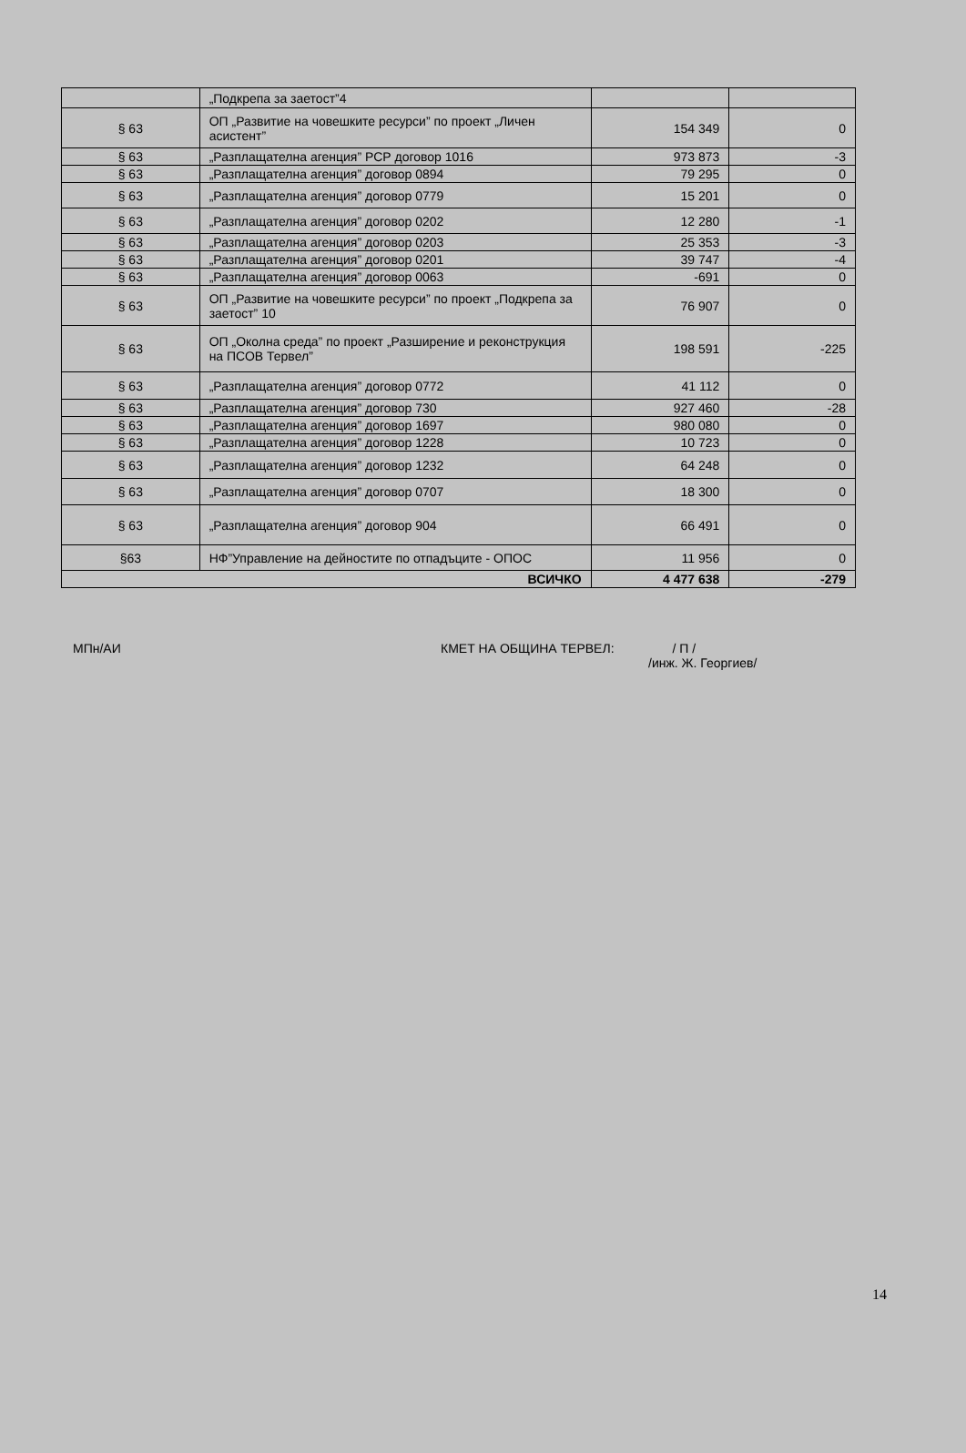| | „Подкрепа за заетост”4 | | |
| § 63 | ОП „Развитие на човешките ресурси” по проект „Личен асистент” | 154 349 | 0 |
| § 63 | „Разплащателна агенция” РСР договор 1016 | 973 873 | -3 |
| § 63 | „Разплащателна агенция” договор 0894 | 79 295 | 0 |
| § 63 | „Разплащателна агенция” договор 0779 | 15 201 | 0 |
| § 63 | „Разплащателна агенция” договор 0202 | 12 280 | -1 |
| § 63 | „Разплащателна агенция” договор 0203 | 25 353 | -3 |
| § 63 | „Разплащателна агенция” договор 0201 | 39 747 | -4 |
| § 63 | „Разплащателна агенция” договор 0063 | -691 | 0 |
| § 63 | ОП „Развитие на човешките ресурси” по проект „Подкрепа за заетост” 10 | 76 907 | 0 |
| § 63 | ОП „Околна среда” по проект „Разширение и реконструкция на ПСОВ Тервел” | 198 591 | -225 |
| § 63 | „Разплащателна агенция” договор 0772 | 41 112 | 0 |
| § 63 | „Разплащателна агенция” договор 730 | 927 460 | -28 |
| § 63 | „Разплащателна агенция” договор 1697 | 980 080 | 0 |
| § 63 | „Разплащателна агенция” договор 1228 | 10 723 | 0 |
| § 63 | „Разплащателна агенция” договор 1232 | 64 248 | 0 |
| § 63 | „Разплащателна агенция” договор 0707 | 18 300 | 0 |
| § 63 | „Разплащателна агенция” договор 904 | 66 491 | 0 |
| §63 | НФ”Управление на дейностите по отпадъците - ОПОС | 11 956 | 0 |
| ВСИЧКО | | 4 477 638 | -279 |
МПн/АИ КМЕТ НА ОБЩИНА ТЕРВЕЛ: / П /
/инж. Ж. Георгиев/
14